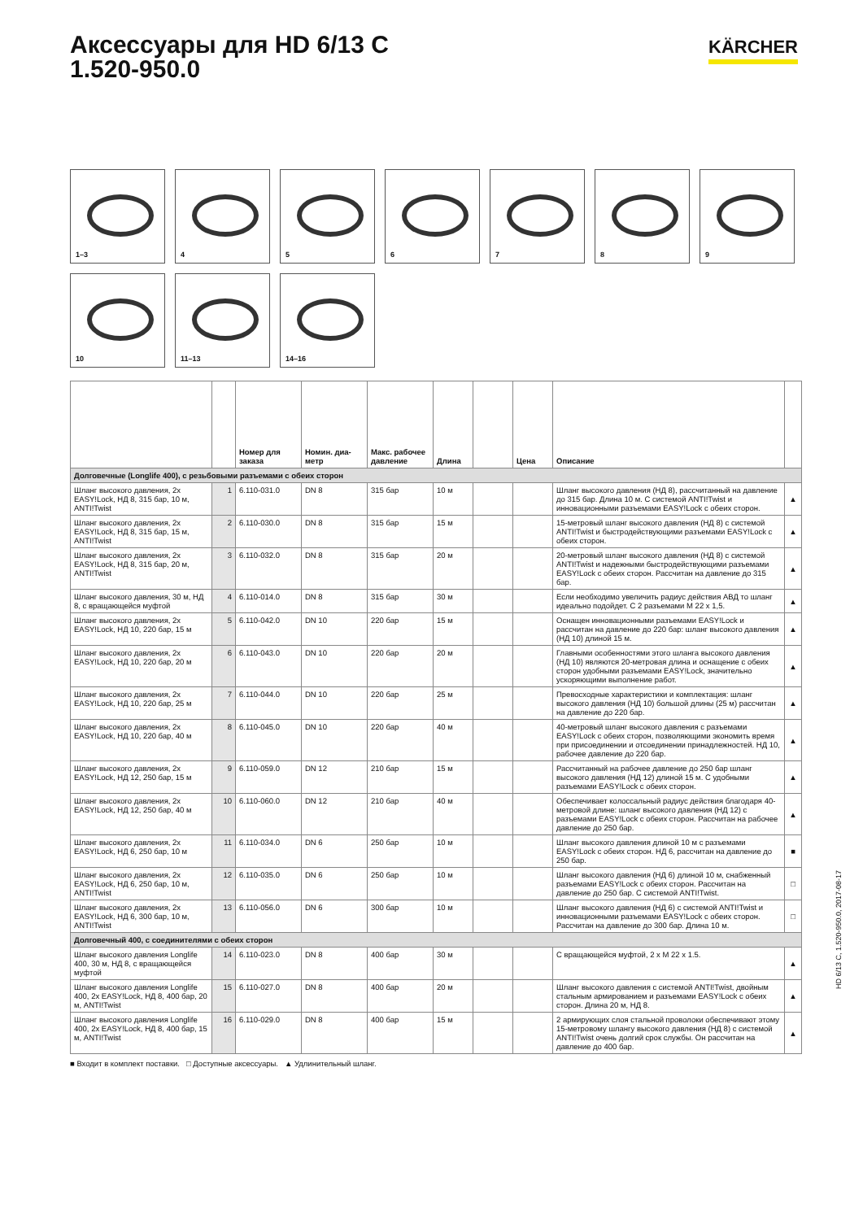KÄRCHER
Аксессуары для HD 6/13 C
1.520-950.0
1–3
4
5
6
7
8
9
10
11–13
14–16
| | | Номер для заказа | Номин. диа-метр | Макс. рабочее давление | Длина | | Цена | Описание | |
| --- | --- | --- | --- | --- | --- | --- | --- | --- | --- |
| Долговечные (Longlife 400), с резьбовыми разъемами с обеих сторон | | | | | | | | | |
| Шланг высокого давления, 2x EASY!Lock, НД 8, 315 бар, 10 м, ANTI!Twist | 1 | 6.110-031.0 | DN 8 | 315 бар | 10 м | | | Шланг высокого давления (НД 8), рассчитанный на давление до 315 бар. Длина 10 м. С системой ANTI!Twist и инновационными разъемами EASY!Lock с обеих сторон. | ▲ |
| Шланг высокого давления, 2x EASY!Lock, НД 8, 315 бар, 15 м, ANTI!Twist | 2 | 6.110-030.0 | DN 8 | 315 бар | 15 м | | | 15-метровый шланг высокого давления (НД 8) с системой ANTI!Twist и быстродействующими разъемами EASY!Lock с обеих сторон. | ▲ |
| Шланг высокого давления, 2x EASY!Lock, НД 8, 315 бар, 20 м, ANTI!Twist | 3 | 6.110-032.0 | DN 8 | 315 бар | 20 м | | | 20-метровый шланг высокого давления (НД 8) с системой ANTI!Twist и надежными быстродействующими разъемами EASY!Lock с обеих сторон. Рассчитан на давление до 315 бар. | ▲ |
| Шланг высокого давления, 30 м, НД 8, с вращающейся муфтой | 4 | 6.110-014.0 | DN 8 | 315 бар | 30 м | | | Если необходимо увеличить радиус действия АВД то шланг идеально подойдет. С 2 разъемами M 22 x 1,5. | ▲ |
| Шланг высокого давления, 2x EASY!Lock, НД 10, 220 бар, 15 м | 5 | 6.110-042.0 | DN 10 | 220 бар | 15 м | | | Оснащен инновационными разъемами EASY!Lock и рассчитан на давление до 220 бар: шланг высокого давления (НД 10) длиной 15 м. | ▲ |
| Шланг высокого давления, 2x EASY!Lock, НД 10, 220 бар, 20 м | 6 | 6.110-043.0 | DN 10 | 220 бар | 20 м | | | Главными особенностями этого шланга высокого давления (НД 10) являются 20-метровая длина и оснащение с обеих сторон удобными разъемами EASY!Lock, значительно ускоряющими выполнение работ. | ▲ |
| Шланг высокого давления, 2x EASY!Lock, НД 10, 220 бар, 25 м | 7 | 6.110-044.0 | DN 10 | 220 бар | 25 м | | | Превосходные характеристики и комплектация: шланг высокого давления (НД 10) большой длины (25 м) рассчитан на давление до 220 бар. | ▲ |
| Шланг высокого давления, 2x EASY!Lock, НД 10, 220 бар, 40 м | 8 | 6.110-045.0 | DN 10 | 220 бар | 40 м | | | 40-метровый шланг высокого давления с разъемами EASY!Lock с обеих сторон, позволяющими экономить время при присоединении и отсоединении принадлежностей. НД 10, рабочее давление до 220 бар. | ▲ |
| Шланг высокого давления, 2x EASY!Lock, НД 12, 250 бар, 15 м | 9 | 6.110-059.0 | DN 12 | 210 бар | 15 м | | | Рассчитанный на рабочее давление до 250 бар шланг высокого давления (НД 12) длиной 15 м. С удобными разъемами EASY!Lock с обеих сторон. | ▲ |
| Шланг высокого давления, 2x EASY!Lock, НД 12, 250 бар, 40 м | 10 | 6.110-060.0 | DN 12 | 210 бар | 40 м | | | Обеспечивает колоссальный радиус действия благодаря 40-метровой длине: шланг высокого давления (НД 12) с разъемами EASY!Lock с обеих сторон. Рассчитан на рабочее давление до 250 бар. | ▲ |
| Шланг высокого давления, 2x EASY!Lock, НД 6, 250 бар, 10 м | 11 | 6.110-034.0 | DN 6 | 250 бар | 10 м | | | Шланг высокого давления длиной 10 м с разъемами EASY!Lock с обеих сторон. НД 6, рассчитан на давление до 250 бар. | ■ |
| Шланг высокого давления, 2x EASY!Lock, НД 6, 250 бар, 10 м, ANTI!Twist | 12 | 6.110-035.0 | DN 6 | 250 бар | 10 м | | | Шланг высокого давления (НД 6) длиной 10 м, снабженный разъемами EASY!Lock с обеих сторон. Рассчитан на давление до 250 бар. С системой ANTI!Twist. | □ |
| Шланг высокого давления, 2x EASY!Lock, НД 6, 300 бар, 10 м, ANTI!Twist | 13 | 6.110-056.0 | DN 6 | 300 бар | 10 м | | | Шланг высокого давления (НД 6) с системой ANTI!Twist и инновационными разъемами EASY!Lock с обеих сторон. Рассчитан на давление до 300 бар. Длина 10 м. | □ |
| Долговечный 400, с соединителями с обеих сторон | | | | | | | | | |
| Шланг высокого давления Longlife 400, 30 м, НД 8, с вращающейся муфтой | 14 | 6.110-023.0 | DN 8 | 400 бар | 30 м | | | С вращающейся муфтой, 2 x M 22 x 1.5. | ▲ |
| Шланг высокого давления Longlife 400, 2x EASY!Lock, НД 8, 400 бар, 20 м, ANTI!Twist | 15 | 6.110-027.0 | DN 8 | 400 бар | 20 м | | | Шланг высокого давления с системой ANTI!Twist, двойным стальным армированием и разъемами EASY!Lock с обеих сторон. Длина 20 м, НД 8. | ▲ |
| Шланг высокого давления Longlife 400, 2x EASY!Lock, НД 8, 400 бар, 15 м, ANTI!Twist | 16 | 6.110-029.0 | DN 8 | 400 бар | 15 м | | | 2 армирующих слоя стальной проволоки обеспечивают этому 15-метровому шлангу высокого давления (НД 8) с системой ANTI!Twist очень долгий срок службы. Он рассчитан на давление до 400 бар. | ▲ |
■ Входит в комплект поставки. □ Доступные аксессуары. ▲ Удлинительный шланг.
HD 6/13 C, 1.520-950.0, 2017-08-17